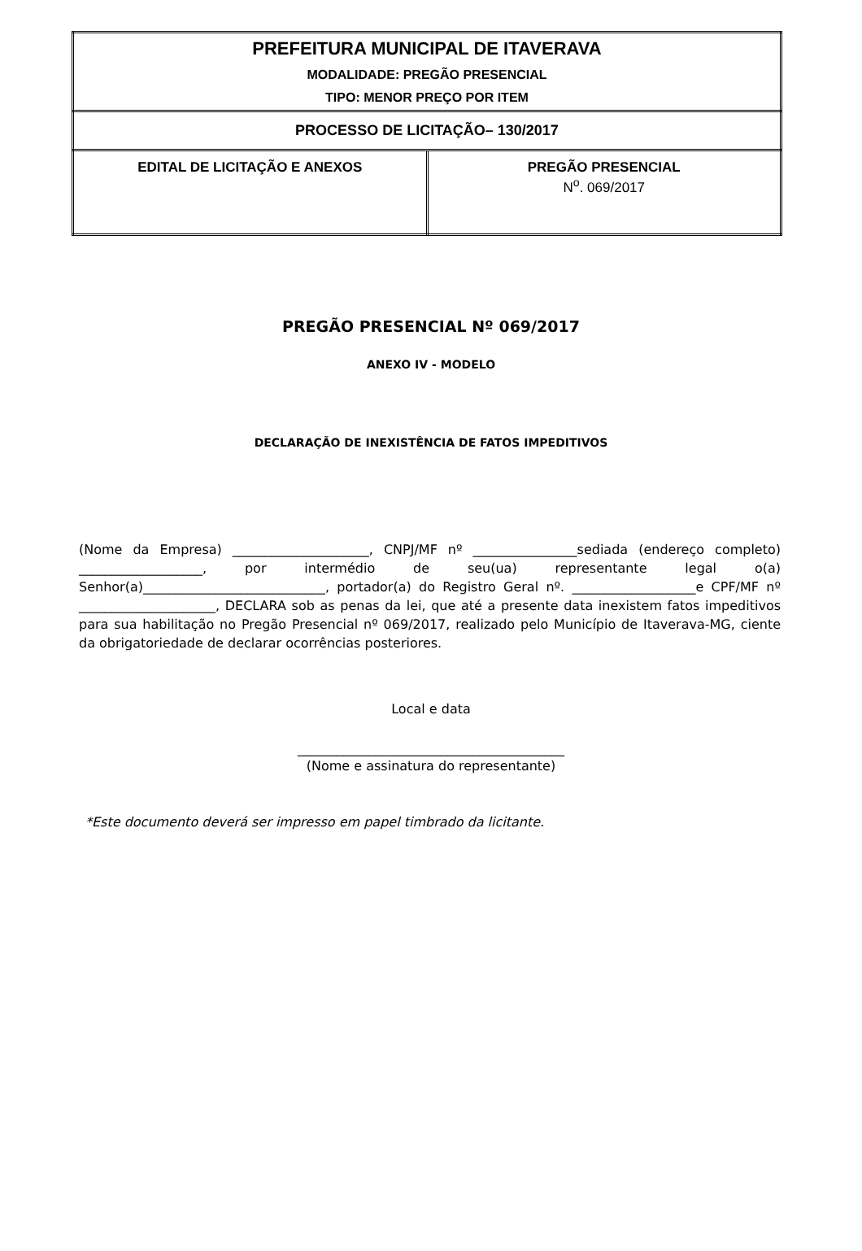| PREFEITURA MUNICIPAL DE ITAVERAVA MODALIDADE: PREGÃO PRESENCIAL TIPO: MENOR PREÇO POR ITEM | |
| PROCESSO DE LICITAÇÃO– 130/2017 | |
| EDITAL DE LICITAÇÃO E ANEXOS | PREGÃO PRESENCIAL N<sup>o</sup>. 069/2017 |
PREGÃO PRESENCIAL Nº 069/2017
ANEXO IV - MODELO
DECLARAÇÃO DE INEXISTÊNCIA DE FATOS IMPEDITIVOS
(Nome da Empresa) _____________________, CNPJ/MF nº ________________sediada (endereço completo) ___________________, por intermédio de seu(ua) representante legal o(a) Senhor(a)____________________________, portador(a) do Registro Geral nº. ___________________e CPF/MF nº _____________________, DECLARA sob as penas da lei, que até a presente data inexistem fatos impeditivos para sua habilitação no Pregão Presencial nº 069/2017, realizado pelo Município de Itaverava-MG, ciente da obrigatoriedade de declarar ocorrências posteriores.
Local e data
_________________________________________
(Nome e assinatura do representante)
*Este documento deverá ser impresso em papel timbrado da licitante.